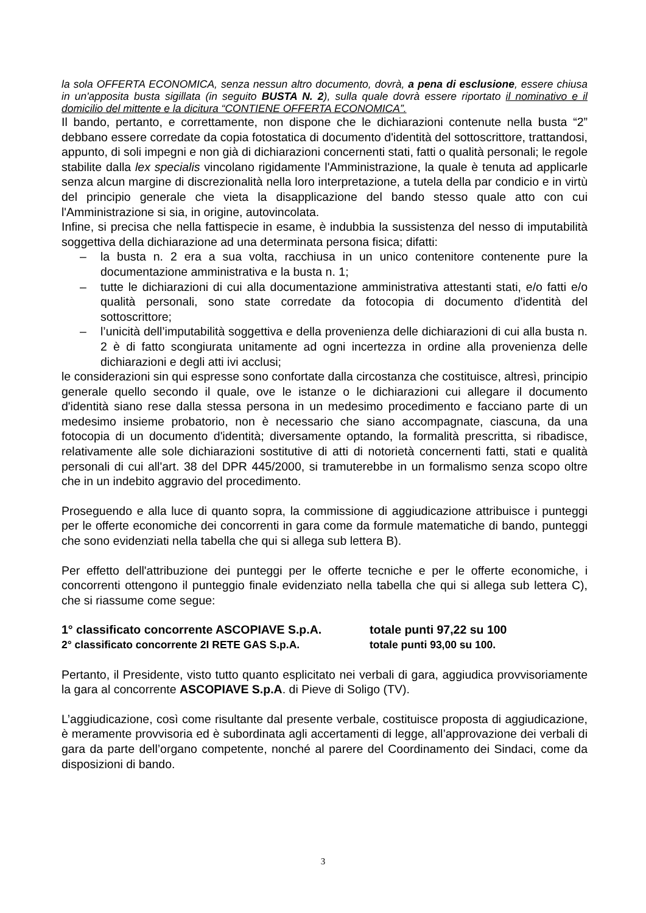la sola OFFERTA ECONOMICA, senza nessun altro documento, dovrà, a pena di esclusione, essere chiusa in un'apposita busta sigillata (in seguito BUSTA N. 2), sulla quale dovrà essere riportato il nominativo e il domicilio del mittente e la dicitura “CONTIENE OFFERTA ECONOMICA”.
Il bando, pertanto, e correttamente, non dispone che le dichiarazioni contenute nella busta “2” debbano essere corredate da copia fotostatica di documento d'identità del sottoscrittore, trattandosi, appunto, di soli impegni e non già di dichiarazioni concernenti stati, fatti o qualità personali; le regole stabilite dalla lex specialis vincolano rigidamente l'Amministrazione, la quale è tenuta ad applicarle senza alcun margine di discrezionalità nella loro interpretazione, a tutela della par condicio e in virtù del principio generale che vieta la disapplicazione del bando stesso quale atto con cui l'Amministrazione si sia, in origine, autovincolata.
Infine, si precisa che nella fattispecie in esame, è indubbia la sussistenza del nesso di imputabilità soggettiva della dichiarazione ad una determinata persona fisica; difatti:
– la busta n. 2 era a sua volta, racchiusa in un unico contenitore contenente pure la documentazione amministrativa e la busta n. 1;
– tutte le dichiarazioni di cui alla documentazione amministrativa attestanti stati, e/o fatti e/o qualità personali, sono state corredate da fotocopia di documento d'identità del sottoscrittore;
– l’unicità dell’imputabilità soggettiva e della provenienza delle dichiarazioni di cui alla busta n. 2 è di fatto scongiurata unitamente ad ogni incertezza in ordine alla provenienza delle dichiarazioni e degli atti ivi acclusi;
le considerazioni sin qui espresse sono confortate dalla circostanza che costituisce, altresì, principio generale quello secondo il quale, ove le istanze o le dichiarazioni cui allegare il documento d'identità siano rese dalla stessa persona in un medesimo procedimento e facciano parte di un medesimo insieme probatorio, non è necessario che siano accompagnate, ciascuna, da una fotocopia di un documento d'identità; diversamente optando, la formalità prescritta, si ribadisce, relativamente alle sole dichiarazioni sostitutive di atti di notorietà concernenti fatti, stati e qualità personali di cui all'art. 38 del DPR 445/2000, si tramuterebbe in un formalismo senza scopo oltre che in un indebito aggravio del procedimento.
Proseguendo e alla luce di quanto sopra, la commissione di aggiudicazione attribuisce i punteggi per le offerte economiche dei concorrenti in gara come da formule matematiche di bando, punteggi che sono evidenziati nella tabella che qui si allega sub lettera B).
Per effetto dell'attribuzione dei punteggi per le offerte tecniche e per le offerte economiche, i concorrenti ottengono il punteggio finale evidenziato nella tabella che qui si allega sub lettera C), che si riassume come segue:
1° classificato concorrente ASCOPIAVE S.p.A. totale punti 97,22 su 100
2° classificato concorrente 2I RETE GAS S.p.A. totale punti 93,00 su 100.
Pertanto, il Presidente, visto tutto quanto esplicitato nei verbali di gara, aggiudica provvisoriamente la gara al concorrente ASCOPIAVE S.p.A. di Pieve di Soligo (TV).
L’aggiudicazione, così come risultante dal presente verbale, costituisce proposta di aggiudicazione, è meramente provvisoria ed è subordinata agli accertamenti di legge, all’approvazione dei verbali di gara da parte dell’organo competente, nonché al parere del Coordinamento dei Sindaci, come da disposizioni di bando.
3